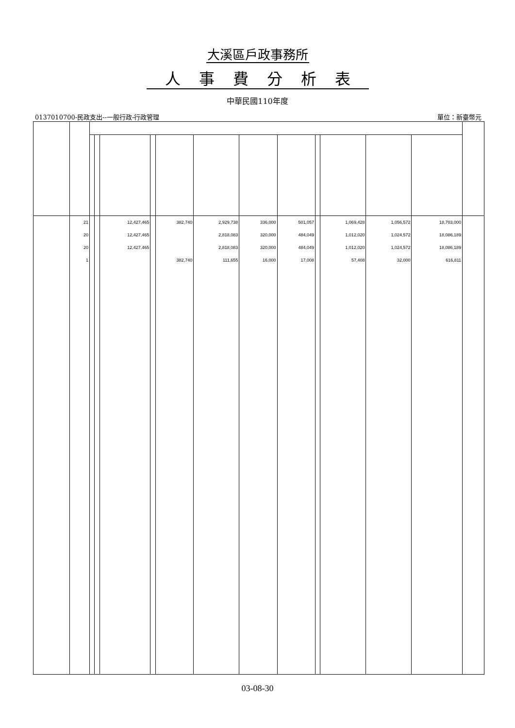大溪區戶政事務所
人事費分析表
中華民國110年度
0137010700-民政支出--一般行政-行政管理 單位：新臺幣元
| | 21 | | | 12,427,465 | | 382,740 | 2,929,738 | 336,000 | 501,057 | | 1,069,428 | 1,056,572 | 18,703,000 | |
| | 20 | | | 12,427,465 | | | 2,818,083 | 320,000 | 484,049 | | 1,012,020 | 1,024,572 | 18,086,189 | |
| | 20 | | | 12,427,465 | | | 2,818,083 | 320,000 | 484,049 | | 1,012,020 | 1,024,572 | 18,086,189 | |
| | 1 | | | | | 382,740 | 111,655 | 16,000 | 17,008 | | 57,408 | 32,000 | 616,811 | |
03-08-30